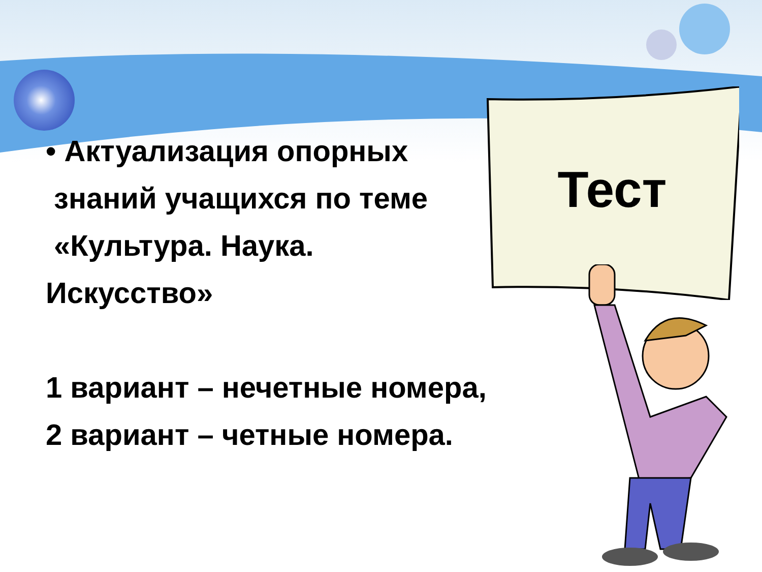• Актуализация опорных
знаний учащихся по теме
«Культура. Наука.
Искусство»
1 вариант – нечетные номера,
2 вариант – четные номера.
Тест